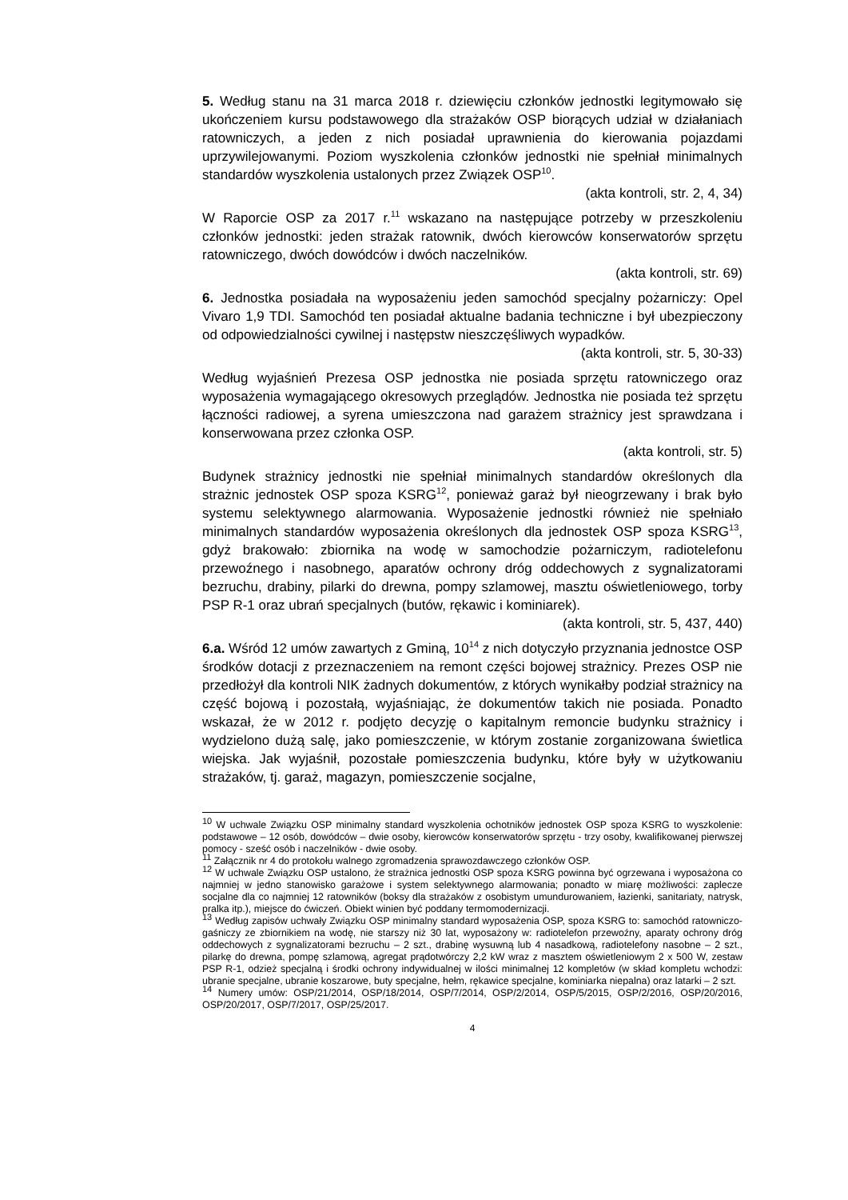5. Według stanu na 31 marca 2018 r. dziewięciu członków jednostki legitymowało się ukończeniem kursu podstawowego dla strażaków OSP biorących udział w działaniach ratowniczych, a jeden z nich posiadał uprawnienia do kierowania pojazdami uprzywilejowanymi. Poziom wyszkolenia członków jednostki nie spełniał minimalnych standardów wyszkolenia ustalonych przez Związek OSP<sup>10</sup>.
(akta kontroli, str. 2, 4, 34)
W Raporcie OSP za 2017 r.<sup>11</sup> wskazano na następujące potrzeby w przeszkoleniu członków jednostki: jeden strażak ratownik, dwóch kierowców konserwatorów sprzętu ratowniczego, dwóch dowódców i dwóch naczelników.
(akta kontroli, str. 69)
6. Jednostka posiadała na wyposażeniu jeden samochód specjalny pożarniczy: Opel Vivaro 1,9 TDI. Samochód ten posiadał aktualne badania techniczne i był ubezpieczony od odpowiedzialności cywilnej i następstw nieszczęśliwych wypadków.
(akta kontroli, str. 5, 30-33)
Według wyjaśnień Prezesa OSP jednostka nie posiada sprzętu ratowniczego oraz wyposażenia wymagającego okresowych przeglądów. Jednostka nie posiada też sprzętu łączności radiowej, a syrena umieszczona nad garażem strażnicy jest sprawdzana i konserwowana przez członka OSP.
(akta kontroli, str. 5)
Budynek strażnicy jednostki nie spełniał minimalnych standardów określonych dla strażnic jednostek OSP spoza KSRG<sup>12</sup>, ponieważ garaż był nieogrzewany i brak było systemu selektywnego alarmowania. Wyposażenie jednostki również nie spełniało minimalnych standardów wyposażenia określonych dla jednostek OSP spoza KSRG<sup>13</sup>, gdyż brakowało: zbiornika na wodę w samochodzie pożarniczym, radiotelefonu przewoźnego i nasobnego, aparatów ochrony dróg oddechowych z sygnalizatorami bezruchu, drabiny, pilarki do drewna, pompy szlamowej, masztu oświetleniowego, torby PSP R-1 oraz ubrań specjalnych (butów, rękawic i kominiarek).
(akta kontroli, str. 5, 437, 440)
6.a. Wśród 12 umów zawartych z Gminą, 10<sup>14</sup> z nich dotyczyło przyznania jednostce OSP środków dotacji z przeznaczeniem na remont części bojowej strażnicy. Prezes OSP nie przedłożył dla kontroli NIK żadnych dokumentów, z których wynikałby podział strażnicy na część bojową i pozostałą, wyjaśniając, że dokumentów takich nie posiada. Ponadto wskazał, że w 2012 r. podjęto decyzję o kapitalnym remoncie budynku strażnicy i wydzielono dużą salę, jako pomieszczenie, w którym zostanie zorganizowana świetlica wiejska. Jak wyjaśnił, pozostałe pomieszczenia budynku, które były w użytkowaniu strażaków, tj. garaż, magazyn, pomieszczenie socjalne,
<sup>10</sup> W uchwale Związku OSP minimalny standard wyszkolenia ochotników jednostek OSP spoza KSRG to wyszkolenie: podstawowe – 12 osób, dowódców – dwie osoby, kierowców konserwatorów sprzętu - trzy osoby, kwalifikowanej pierwszej pomocy - sześć osób i naczelników - dwie osoby.
<sup>11</sup> Załącznik nr 4 do protokołu walnego zgromadzenia sprawozdawczego członków OSP.
<sup>12</sup> W uchwale Związku OSP ustalono, że strażnica jednostki OSP spoza KSRG powinna być ogrzewana i wyposażona co najmniej w jedno stanowisko garażowe i system selektywnego alarmowania; ponadto w miarę możliwości: zaplecze socjalne dla co najmniej 12 ratowników (boksy dla strażaków z osobistym umundurowaniem, łazienki, sanitariaty, natrysk, pralka itp.), miejsce do ćwiczeń. Obiekt winien być poddany termomodernizacji.
<sup>13</sup> Według zapisów uchwały Związku OSP minimalny standard wyposażenia OSP, spoza KSRG to: samochód ratowniczo-gaśniczy ze zbiornikiem na wodę, nie starszy niż 30 lat, wyposażony w: radiotelefon przewoźny, aparaty ochrony dróg oddechowych z sygnalizatorami bezruchu – 2 szt., drabinę wysuwną lub 4 nasadkową, radiotelefony nasobne – 2 szt., pilarkę do drewna, pompę szlamową, agregat prądotwórczy 2,2 kW wraz z masztem oświetleniowym 2 x 500 W, zestaw PSP R-1, odzież specjalną i środki ochrony indywidualnej w ilości minimalnej 12 kompletów (w skład kompletu wchodzi: ubranie specjalne, ubranie koszarowe, buty specjalne, hełm, rękawice specjalne, kominiarka niepalna) oraz latarki – 2 szt.
<sup>14</sup> Numery umów: OSP/21/2014, OSP/18/2014, OSP/7/2014, OSP/2/2014, OSP/5/2015, OSP/2/2016, OSP/20/2016, OSP/20/2017, OSP/7/2017, OSP/25/2017.
4